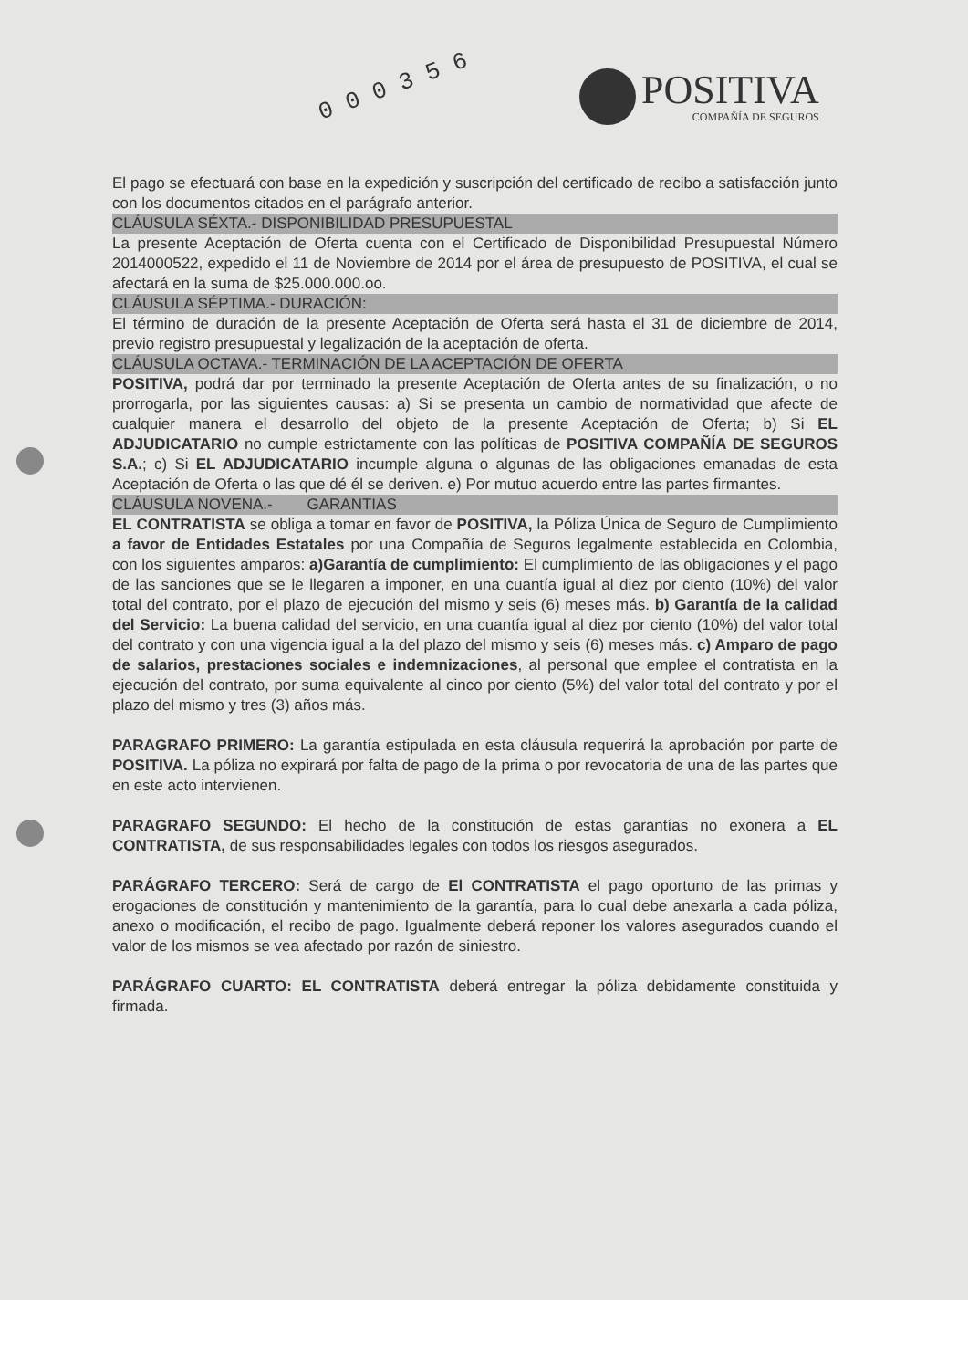0 0 0 3 5 6
POSITIVA
COMPAÑÍA DE SEGUROS
El pago se efectuará con base en la expedición y suscripción del certificado de recibo a satisfacción junto con los documentos citados en el parágrafo anterior.
CLÁUSULA SÉXTA.- DISPONIBILIDAD PRESUPUESTAL
La presente Aceptación de Oferta cuenta con el Certificado de Disponibilidad Presupuestal Número 2014000522, expedido el 11 de Noviembre de 2014 por el área de presupuesto de POSITIVA, el cual se afectará en la suma de $25.000.000.oo.
CLÁUSULA SÉPTIMA.- DURACIÓN:
El término de duración de la presente Aceptación de Oferta será hasta el 31 de diciembre de 2014, previo registro presupuestal y legalización de la aceptación de oferta.
CLÁUSULA OCTAVA.- TERMINACIÓN DE LA ACEPTACIÓN DE OFERTA
POSITIVA, podrá dar por terminado la presente Aceptación de Oferta antes de su finalización, o no prorrogarla, por las siguientes causas: a) Si se presenta un cambio de normatividad que afecte de cualquier manera el desarrollo del objeto de la presente Aceptación de Oferta; b) Si EL ADJUDICATARIO no cumple estrictamente con las políticas de POSITIVA COMPAÑÍA DE SEGUROS S.A.; c) Si EL ADJUDICATARIO incumple alguna o algunas de las obligaciones emanadas de esta Aceptación de Oferta o las que dé él se deriven. e) Por mutuo acuerdo entre las partes firmantes.
CLÁUSULA NOVENA.- GARANTIAS
EL CONTRATISTA se obliga a tomar en favor de POSITIVA, la Póliza Única de Seguro de Cumplimiento a favor de Entidades Estatales por una Compañía de Seguros legalmente establecida en Colombia, con los siguientes amparos: a)Garantía de cumplimiento: El cumplimiento de las obligaciones y el pago de las sanciones que se le llegaren a imponer, en una cuantía igual al diez por ciento (10%) del valor total del contrato, por el plazo de ejecución del mismo y seis (6) meses más. b) Garantía de la calidad del Servicio: La buena calidad del servicio, en una cuantía igual al diez por ciento (10%) del valor total del contrato y con una vigencia igual a la del plazo del mismo y seis (6) meses más. c) Amparo de pago de salarios, prestaciones sociales e indemnizaciones, al personal que emplee el contratista en la ejecución del contrato, por suma equivalente al cinco por ciento (5%) del valor total del contrato y por el plazo del mismo y tres (3) años más.
PARAGRAFO PRIMERO: La garantía estipulada en esta cláusula requerirá la aprobación por parte de POSITIVA. La póliza no expirará por falta de pago de la prima o por revocatoria de una de las partes que en este acto intervienen.
PARAGRAFO SEGUNDO: El hecho de la constitución de estas garantías no exonera a EL CONTRATISTA, de sus responsabilidades legales con todos los riesgos asegurados.
PARÁGRAFO TERCERO: Será de cargo de El CONTRATISTA el pago oportuno de las primas y erogaciones de constitución y mantenimiento de la garantía, para lo cual debe anexarla a cada póliza, anexo o modificación, el recibo de pago. Igualmente deberá reponer los valores asegurados cuando el valor de los mismos se vea afectado por razón de siniestro.
PARÁGRAFO CUARTO: EL CONTRATISTA deberá entregar la póliza debidamente constituida y firmada.